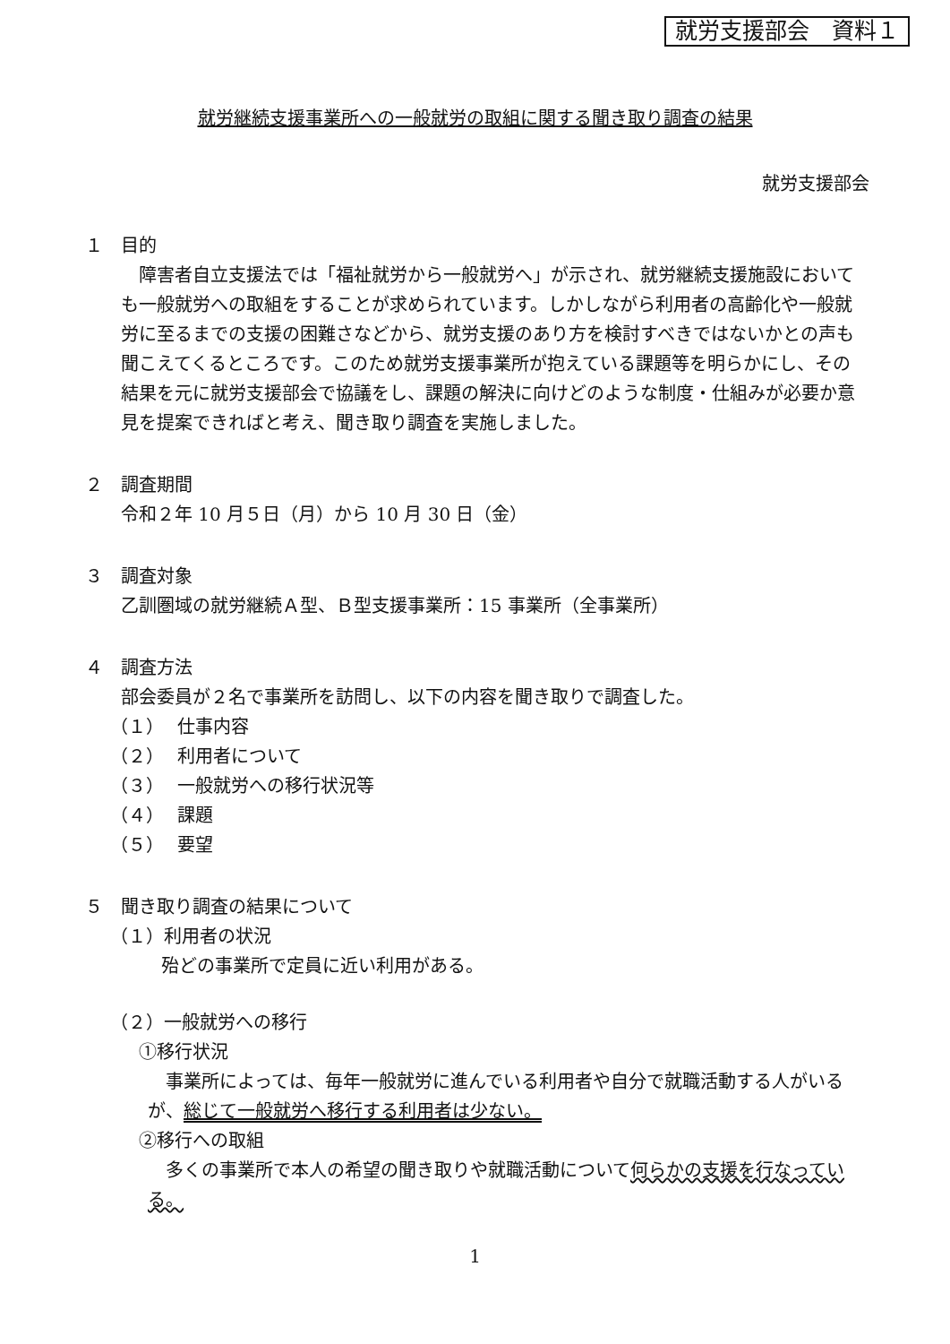就労支援部会　資料１
就労継続支援事業所への一般就労の取組に関する聞き取り調査の結果
就労支援部会
１　目的
障害者自立支援法では「福祉就労から一般就労へ」が示され、就労継続支援施設においても一般就労への取組をすることが求められています。しかしながら利用者の高齢化や一般就労に至るまでの支援の困難さなどから、就労支援のあり方を検討すべきではないかとの声も聞こえてくるところです。このため就労支援事業所が抱えている課題等を明らかにし、その結果を元に就労支援部会で協議をし、課題の解決に向けどのような制度・仕組みが必要か意見を提案できればと考え、聞き取り調査を実施しました。
２　調査期間
令和２年 10 月５日（月）から 10 月 30 日（金）
３　調査対象
乙訓圏域の就労継続Ａ型、Ｂ型支援事業所：15 事業所（全事業所）
４　調査方法
部会委員が２名で事業所を訪問し、以下の内容を聞き取りで調査した。
（１） 仕事内容
（２） 利用者について
（３） 一般就労への移行状況等
（４） 課題
（５） 要望
５　聞き取り調査の結果について
（１）利用者の状況
殆どの事業所で定員に近い利用がある。
（２）一般就労への移行
①移行状況
事業所によっては、毎年一般就労に進んでいる利用者や自分で就職活動する人がいるが、総じて一般就労へ移行する利用者は少ない。
②移行への取組
多くの事業所で本人の希望の聞き取りや就職活動について何らかの支援を行なっている。
1